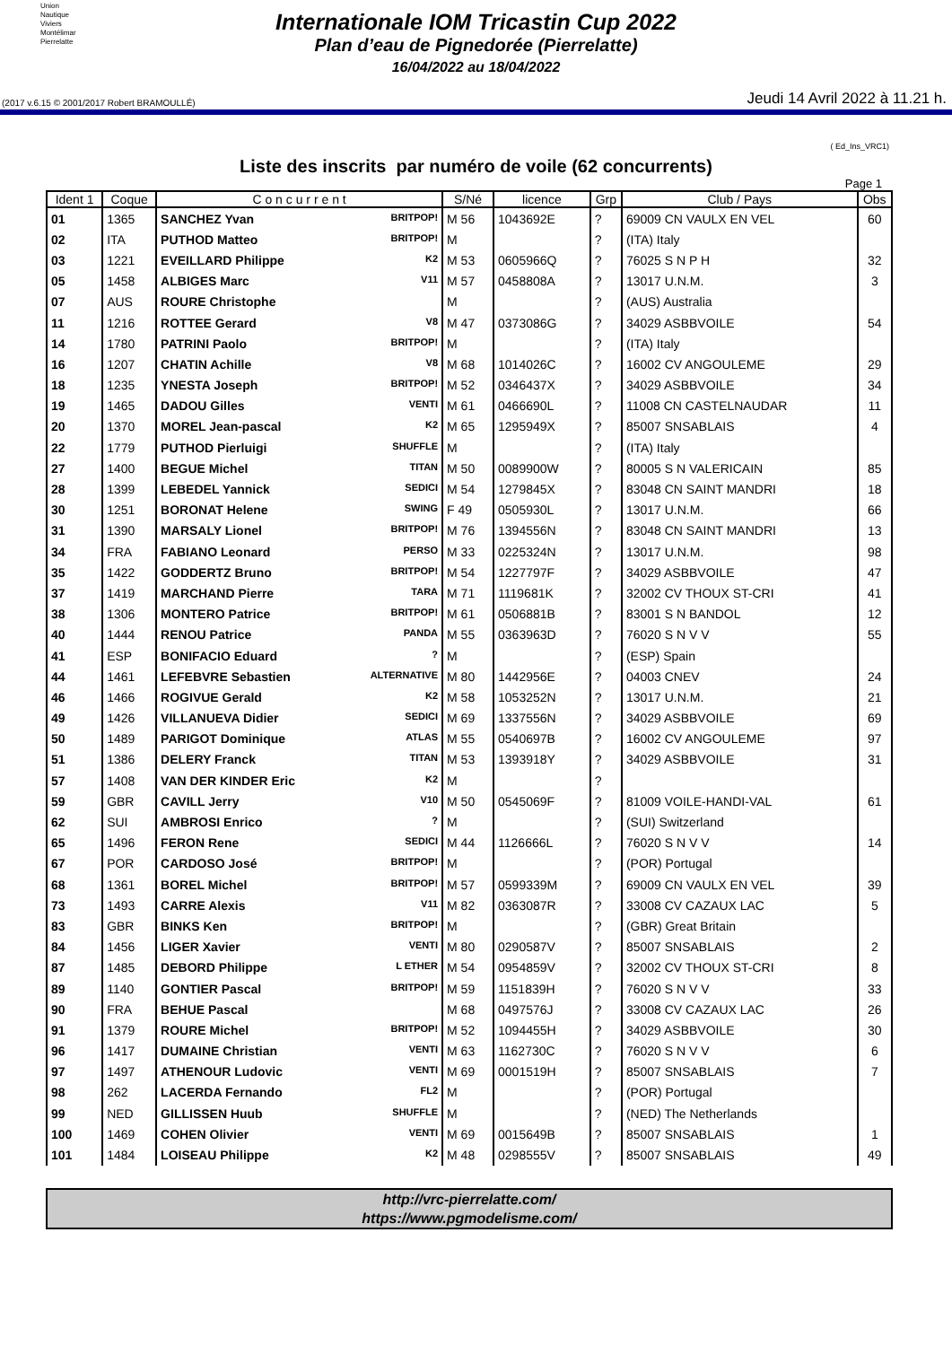Union
Nautique
Viviers
Montélimar
Pierrelatte
Internationale IOM Tricastin Cup 2022
Plan d’eau de Pignedorée (Pierrelatte)
16/04/2022 au 18/04/2022
(2017 v.6.15 © 2001/2017 Robert BRAMOULLÉ) Jeudi 14 Avril 2022 à 11.21 h.
( Ed_Ins_VRC1)
Liste des inscrits par numéro de voile (62 concurrents)
Page 1
| Ident 1 | Coque | C o n c u r r e n t | S/Né | licence | Grp | Club / Pays | Obs |
| --- | --- | --- | --- | --- | --- | --- | --- |
| 01 | 1365 | SANCHEZ Yvan BRITPOP! | M 56 | 1043692E | ? | 69009 CN VAULX EN VEL | 60 |
| 02 | ITA | PUTHOD Matteo BRITPOP! | M | | ? | (ITA) Italy | |
| 03 | 1221 | EVEILLARD Philippe K2 | M 53 | 0605966Q | ? | 76025 S N P H | 32 |
| 05 | 1458 | ALBIGES Marc V11 | M 57 | 0458808A | ? | 13017 U.N.M. | 3 |
| 07 | AUS | ROURE Christophe | M | | ? | (AUS) Australia | |
| 11 | 1216 | ROTTEE Gerard V8 | M 47 | 0373086G | ? | 34029 ASBBVOILE | 54 |
| 14 | 1780 | PATRINI Paolo BRITPOP! | M | | ? | (ITA) Italy | |
| 16 | 1207 | CHATIN Achille V8 | M 68 | 1014026C | ? | 16002 CV ANGOULEME | 29 |
| 18 | 1235 | YNESTA Joseph BRITPOP! | M 52 | 0346437X | ? | 34029 ASBBVOILE | 34 |
| 19 | 1465 | DADOU Gilles VENTI | M 61 | 0466690L | ? | 11008 CN CASTELNAUDAR | 11 |
| 20 | 1370 | MOREL Jean-pascal K2 | M 65 | 1295949X | ? | 85007 SNSABLAIS | 4 |
| 22 | 1779 | PUTHOD Pierluigi SHUFFLE | M | | ? | (ITA) Italy | |
| 27 | 1400 | BEGUE Michel TITAN | M 50 | 0089900W | ? | 80005 S N VALERICAIN | 85 |
| 28 | 1399 | LEBEDEL Yannick SEDICI | M 54 | 1279845X | ? | 83048 CN SAINT MANDRI | 18 |
| 30 | 1251 | BORONAT Helene SWING | F 49 | 0505930L | ? | 13017 U.N.M. | 66 |
| 31 | 1390 | MARSALY Lionel BRITPOP! | M 76 | 1394556N | ? | 83048 CN SAINT MANDRI | 13 |
| 34 | FRA | FABIANO Leonard PERSO | M 33 | 0225324N | ? | 13017 U.N.M. | 98 |
| 35 | 1422 | GODDERTZ Bruno BRITPOP! | M 54 | 1227797F | ? | 34029 ASBBVOILE | 47 |
| 37 | 1419 | MARCHAND Pierre TARA | M 71 | 1119681K | ? | 32002 CV THOUX ST-CRI | 41 |
| 38 | 1306 | MONTERO Patrice BRITPOP! | M 61 | 0506881B | ? | 83001 S N BANDOL | 12 |
| 40 | 1444 | RENOU Patrice PANDA | M 55 | 0363963D | ? | 76020 S N V V | 55 |
| 41 | ESP | BONIFACIO Eduard ? | M | | ? | (ESP) Spain | |
| 44 | 1461 | LEFEBVRE Sebastien ALTERNATIVE | M 80 | 1442956E | ? | 04003 CNEV | 24 |
| 46 | 1466 | ROGIVUE Gerald K2 | M 58 | 1053252N | ? | 13017 U.N.M. | 21 |
| 49 | 1426 | VILLANUEVA Didier SEDICI | M 69 | 1337556N | ? | 34029 ASBBVOILE | 69 |
| 50 | 1489 | PARIGOT Dominique ATLAS | M 55 | 0540697B | ? | 16002 CV ANGOULEME | 97 |
| 51 | 1386 | DELERY Franck TITAN | M 53 | 1393918Y | ? | 34029 ASBBVOILE | 31 |
| 57 | 1408 | VAN DER KINDER Eric K2 | M | | ? | | |
| 59 | GBR | CAVILL Jerry V10 | M 50 | 0545069F | ? | 81009 VOILE-HANDI-VAL | 61 |
| 62 | SUI | AMBROSI Enrico ? | M | | ? | (SUI) Switzerland | |
| 65 | 1496 | FERON Rene SEDICI | M 44 | 1126666L | ? | 76020 S N V V | 14 |
| 67 | POR | CARDOSO José BRITPOP! | M | | ? | (POR) Portugal | |
| 68 | 1361 | BOREL Michel BRITPOP! | M 57 | 0599339M | ? | 69009 CN VAULX EN VEL | 39 |
| 73 | 1493 | CARRE Alexis V11 | M 82 | 0363087R | ? | 33008 CV CAZAUX LAC | 5 |
| 83 | GBR | BINKS Ken BRITPOP! | M | | ? | (GBR) Great Britain | |
| 84 | 1456 | LIGER Xavier VENTI | M 80 | 0290587V | ? | 85007 SNSABLAIS | 2 |
| 87 | 1485 | DEBORD Philippe L ETHER | M 54 | 0954859V | ? | 32002 CV THOUX ST-CRI | 8 |
| 89 | 1140 | GONTIER Pascal BRITPOP! | M 59 | 1151839H | ? | 76020 S N V V | 33 |
| 90 | FRA | BEHUE Pascal | M 68 | 0497576J | ? | 33008 CV CAZAUX LAC | 26 |
| 91 | 1379 | ROURE Michel BRITPOP! | M 52 | 1094455H | ? | 34029 ASBBVOILE | 30 |
| 96 | 1417 | DUMAINE Christian VENTI | M 63 | 1162730C | ? | 76020 S N V V | 6 |
| 97 | 1497 | ATHENOUR Ludovic VENTI | M 69 | 0001519H | ? | 85007 SNSABLAIS | 7 |
| 98 | 262 | LACERDA Fernando FL2 | M | | ? | (POR) Portugal | |
| 99 | NED | GILLISSEN Huub SHUFFLE | M | | ? | (NED) The Netherlands | |
| 100 | 1469 | COHEN Olivier VENTI | M 69 | 0015649B | ? | 85007 SNSABLAIS | 1 |
| 101 | 1484 | LOISEAU Philippe K2 | M 48 | 0298555V | ? | 85007 SNSABLAIS | 49 |
http://vrc-pierrelatte.com/
https://www.pgmodelisme.com/